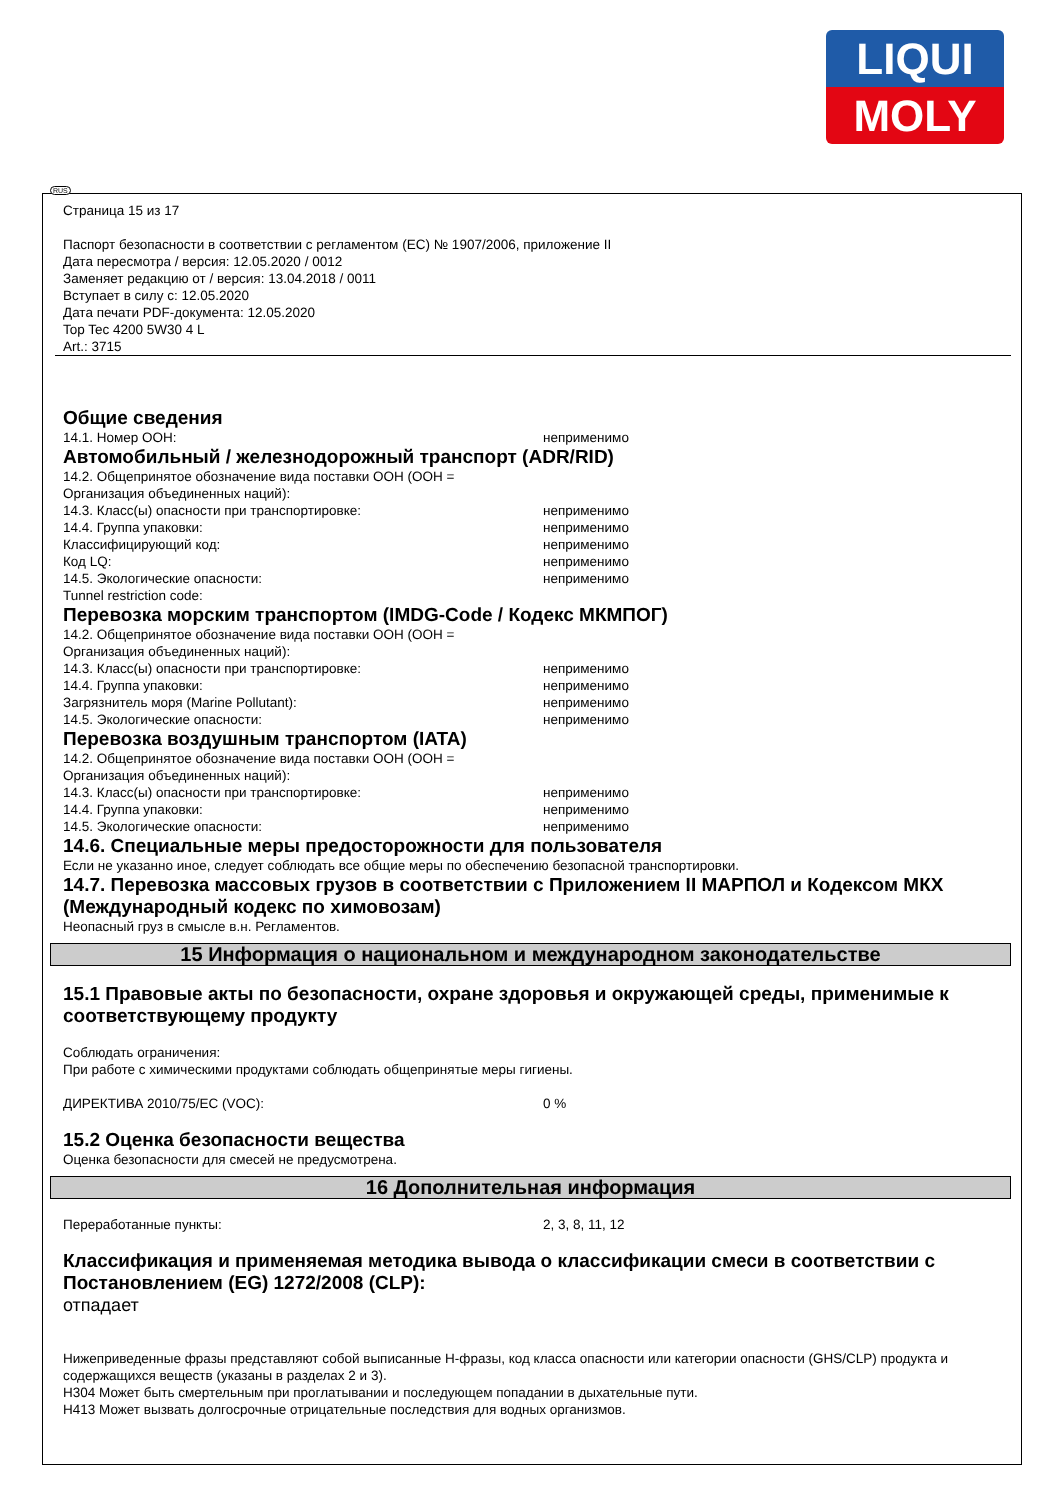LIQUI
MOLY
Страница 15 из 17
Паспорт безопасности в соответствии с регламентом (ЕС) № 1907/2006, приложение II
Дата пересмотра / версия: 12.05.2020 / 0012
Заменяет редакцию от / версия: 13.04.2018 / 0011
Вступает в силу с: 12.05.2020
Дата печати PDF-документа: 12.05.2020
Top Tec 4200 5W30 4 L
Art.: 3715
Общие сведения
14.1. Номер ООН: неприменимо
Автомобильный / железнодорожный транспорт (ADR/RID)
14.2. Общепринятое обозначение вида поставки ООН (ООН =
Организация объединенных наций):
14.3. Класс(ы) опасности при транспортировке: неприменимо
14.4. Группа упаковки: неприменимо
Классифицирующий код: неприменимо
Код LQ: неприменимо
14.5. Экологические опасности: неприменимо
Tunnel restriction code:
Перевозка морским транспортом (IMDG-Code / Кодекс МКМПОГ)
14.2. Общепринятое обозначение вида поставки ООН (ООН =
Организация объединенных наций):
14.3. Класс(ы) опасности при транспортировке: неприменимо
14.4. Группа упаковки: неприменимо
Загрязнитель моря (Marine Pollutant): неприменимо
14.5. Экологические опасности: неприменимо
Перевозка воздушным транспортом (IATA)
14.2. Общепринятое обозначение вида поставки ООН (ООН =
Организация объединенных наций):
14.3. Класс(ы) опасности при транспортировке: неприменимо
14.4. Группа упаковки: неприменимо
14.5. Экологические опасности: неприменимо
14.6. Специальные меры предосторожности для пользователя
Если не указанно иное, следует соблюдать все общие меры по обеспечению безопасной транспортировки.
14.7. Перевозка массовых грузов в соответствии с Приложением II МАРПОЛ и Кодексом МКХ (Международный кодекс по химовозам)
Неопасный груз в смысле в.н. Регламентов.
15 Информация о национальном и международном законодательстве
15.1 Правовые акты по безопасности, охране здоровья и окружающей среды, применимые к соответствующему продукту
Соблюдать ограничения:
При работе с химическими продуктами соблюдать общепринятые меры гигиены.
ДИРЕКТИВА 2010/75/EC (VOC): 0 %
15.2 Оценка безопасности вещества
Оценка безопасности для смесей не предусмотрена.
16 Дополнительная информация
Переработанные пункты: 2, 3, 8, 11, 12
Классификация и применяемая методика вывода о классификации смеси в соответствии с Постановлением (EG) 1272/2008 (CLP):
отпадает
Нижеприведенные фразы представляют собой выписанные H-фразы, код класса опасности или категории опасности (GHS/CLP) продукта и содержащихся веществ (указаны в разделах 2 и 3).
H304 Может быть смертельным при проглатывании и последующем попадании в дыхательные пути.
H413 Может вызвать долгосрочные отрицательные последствия для водных организмов.
RUS